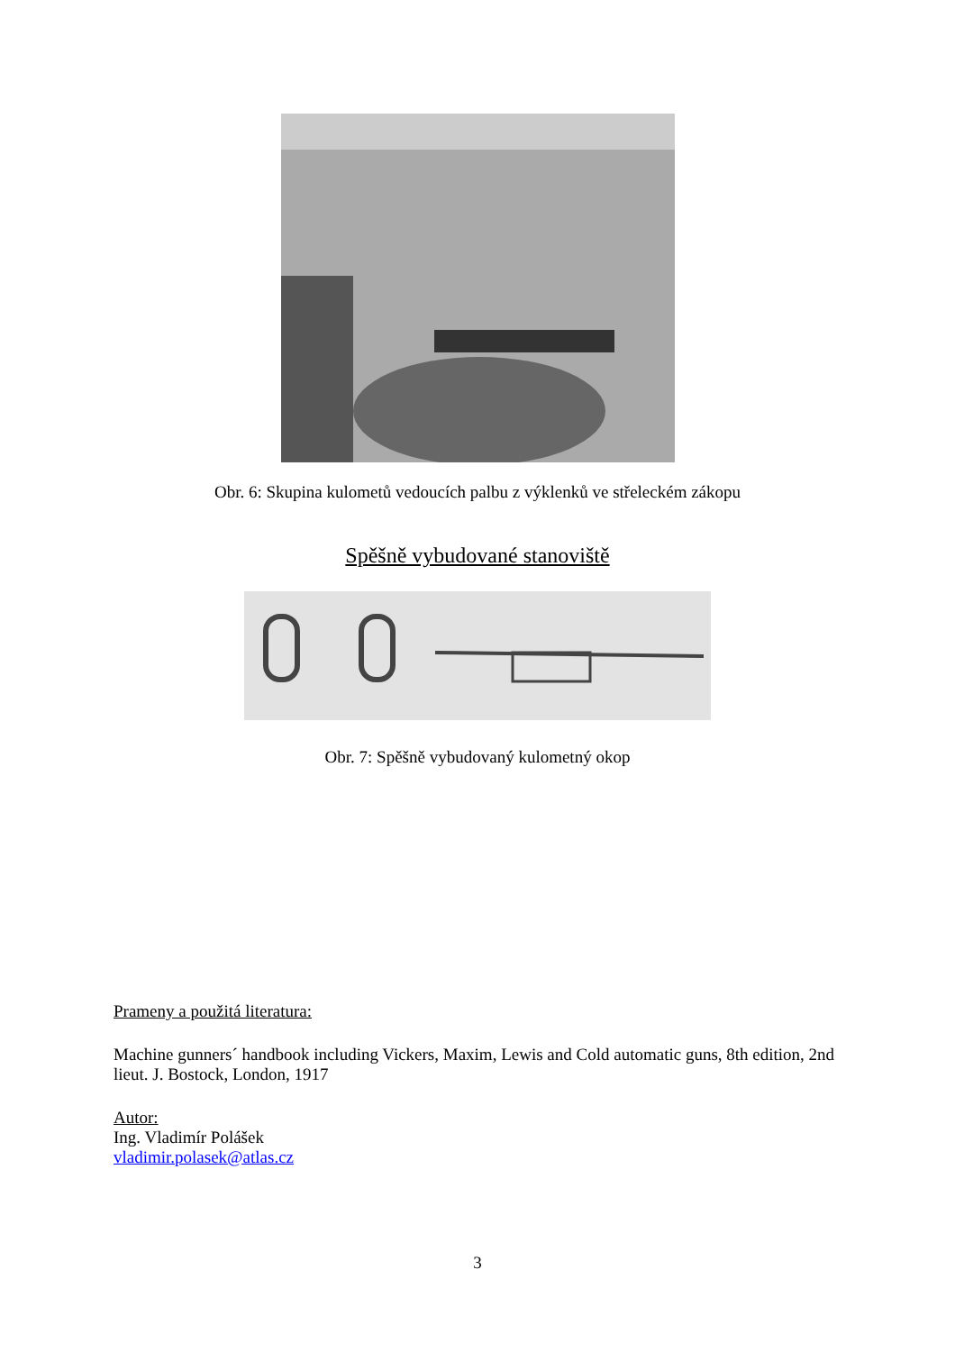Obr. 6: Skupina kulometů vedoucích palbu z výklenků ve střeleckém zákopu
Spěšně vybudované stanoviště
Obr. 7: Spěšně vybudovaný kulometný okop
Prameny a použitá literatura:
Machine gunners´ handbook including Vickers, Maxim, Lewis and Cold automatic guns, 8th edition, 2nd lieut. J. Bostock, London, 1917
Autor:
Ing. Vladimír Polášek
vladimir.polasek@atlas.cz
3